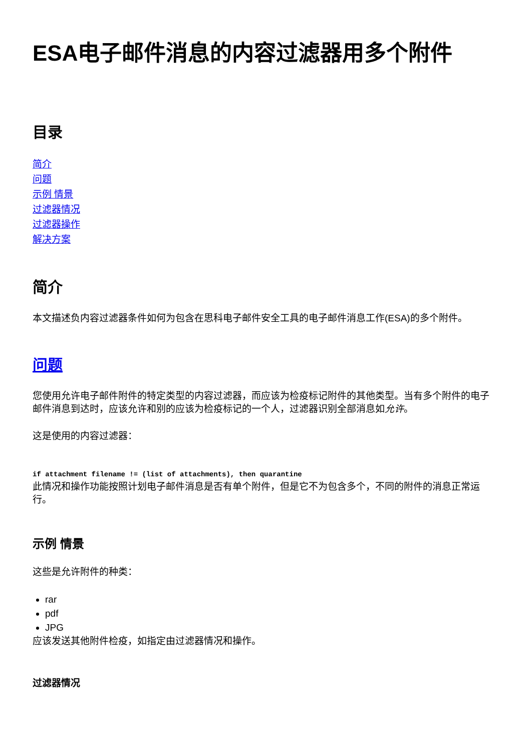ESA电子邮件消息的内容过滤器用多个附件
目录
简介
问题
示例 情景
过滤器情况
过滤器操作
解决方案
简介
本文描述负内容过滤器条件如何为包含在思科电子邮件安全工具的电子邮件消息工作(ESA)的多个附件。
问题
您使用允许电子邮件附件的特定类型的内容过滤器，而应该为检疫标记附件的其他类型。当有多个附件的电子邮件消息到达时，应该允许和别的应该为检疫标记的一个人，过滤器识别全部消息如允许。
这是使用的内容过滤器：
if attachment filename != (list of attachments), then quarantine
此情况和操作功能按照计划电子邮件消息是否有单个附件，但是它不为包含多个，不同的附件的消息正常运行。
示例 情景
这些是允许附件的种类：
rar
pdf
JPG
应该发送其他附件检疫，如指定由过滤器情况和操作。
过滤器情况